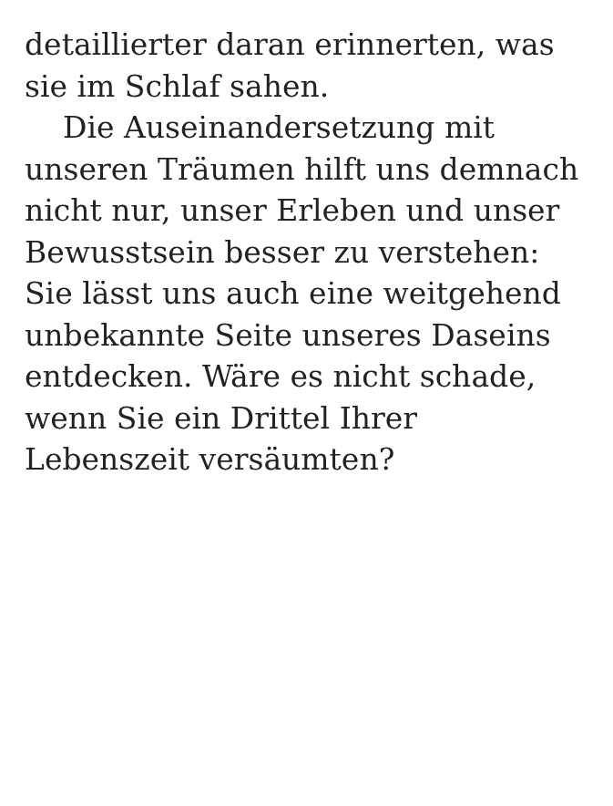detaillierter daran erinnerten, was
sie im Schlaf sahen.
Die Auseinandersetzung mit
unseren Träumen hilft uns demnach
nicht nur, unser Erleben und unser
Bewusstsein besser zu verstehen:
Sie lässt uns auch eine weitgehend
unbekannte Seite unseres Daseins
entdecken. Wäre es nicht schade,
wenn Sie ein Drittel Ihrer
Lebenszeit versäumten?